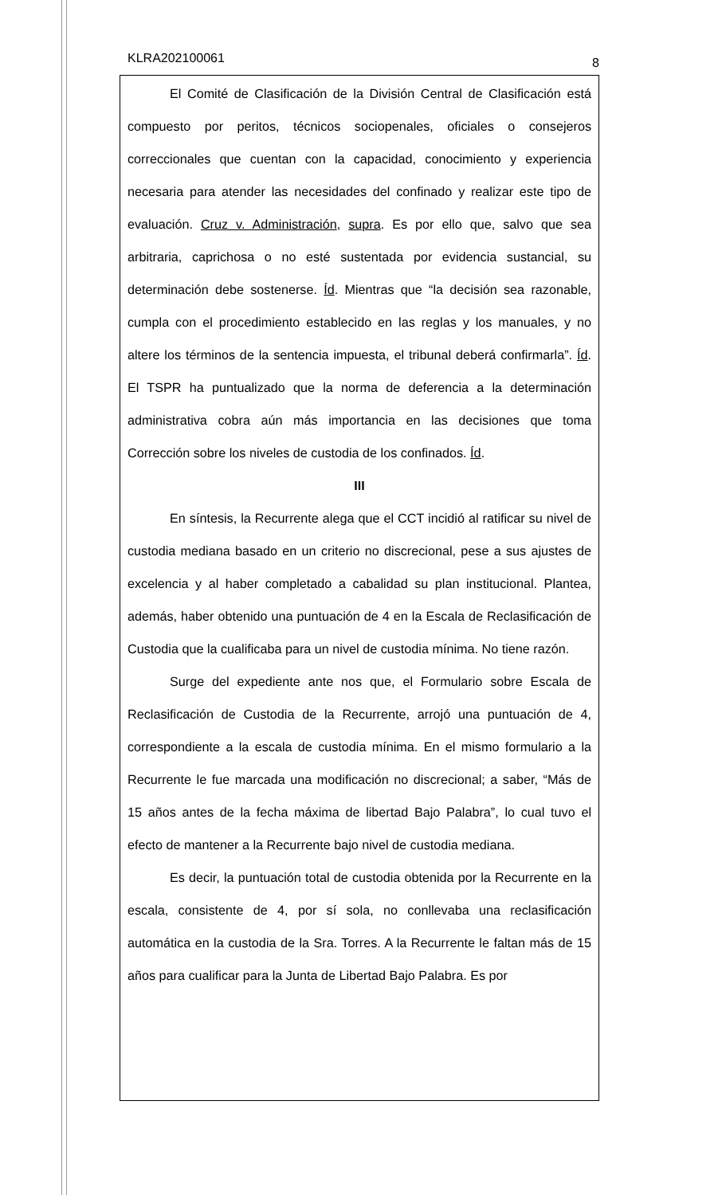KLRA202100061 8
El Comité de Clasificación de la División Central de Clasificación está compuesto por peritos, técnicos sociopenales, oficiales o consejeros correccionales que cuentan con la capacidad, conocimiento y experiencia necesaria para atender las necesidades del confinado y realizar este tipo de evaluación. Cruz v. Administración, supra. Es por ello que, salvo que sea arbitraria, caprichosa o no esté sustentada por evidencia sustancial, su determinación debe sostenerse. Íd. Mientras que “la decisión sea razonable, cumpla con el procedimiento establecido en las reglas y los manuales, y no altere los términos de la sentencia impuesta, el tribunal deberá confirmarla”. Íd. El TSPR ha puntualizado que la norma de deferencia a la determinación administrativa cobra aún más importancia en las decisiones que toma Corrección sobre los niveles de custodia de los confinados. Íd.
III
En síntesis, la Recurrente alega que el CCT incidió al ratificar su nivel de custodia mediana basado en un criterio no discrecional, pese a sus ajustes de excelencia y al haber completado a cabalidad su plan institucional. Plantea, además, haber obtenido una puntuación de 4 en la Escala de Reclasificación de Custodia que la cualificaba para un nivel de custodia mínima. No tiene razón.
Surge del expediente ante nos que, el Formulario sobre Escala de Reclasificación de Custodia de la Recurrente, arrojó una puntuación de 4, correspondiente a la escala de custodia mínima. En el mismo formulario a la Recurrente le fue marcada una modificación no discrecional; a saber, “Más de 15 años antes de la fecha máxima de libertad Bajo Palabra”, lo cual tuvo el efecto de mantener a la Recurrente bajo nivel de custodia mediana.
Es decir, la puntuación total de custodia obtenida por la Recurrente en la escala, consistente de 4, por sí sola, no conllevaba una reclasificación automática en la custodia de la Sra. Torres. A la Recurrente le faltan más de 15 años para cualificar para la Junta de Libertad Bajo Palabra. Es por